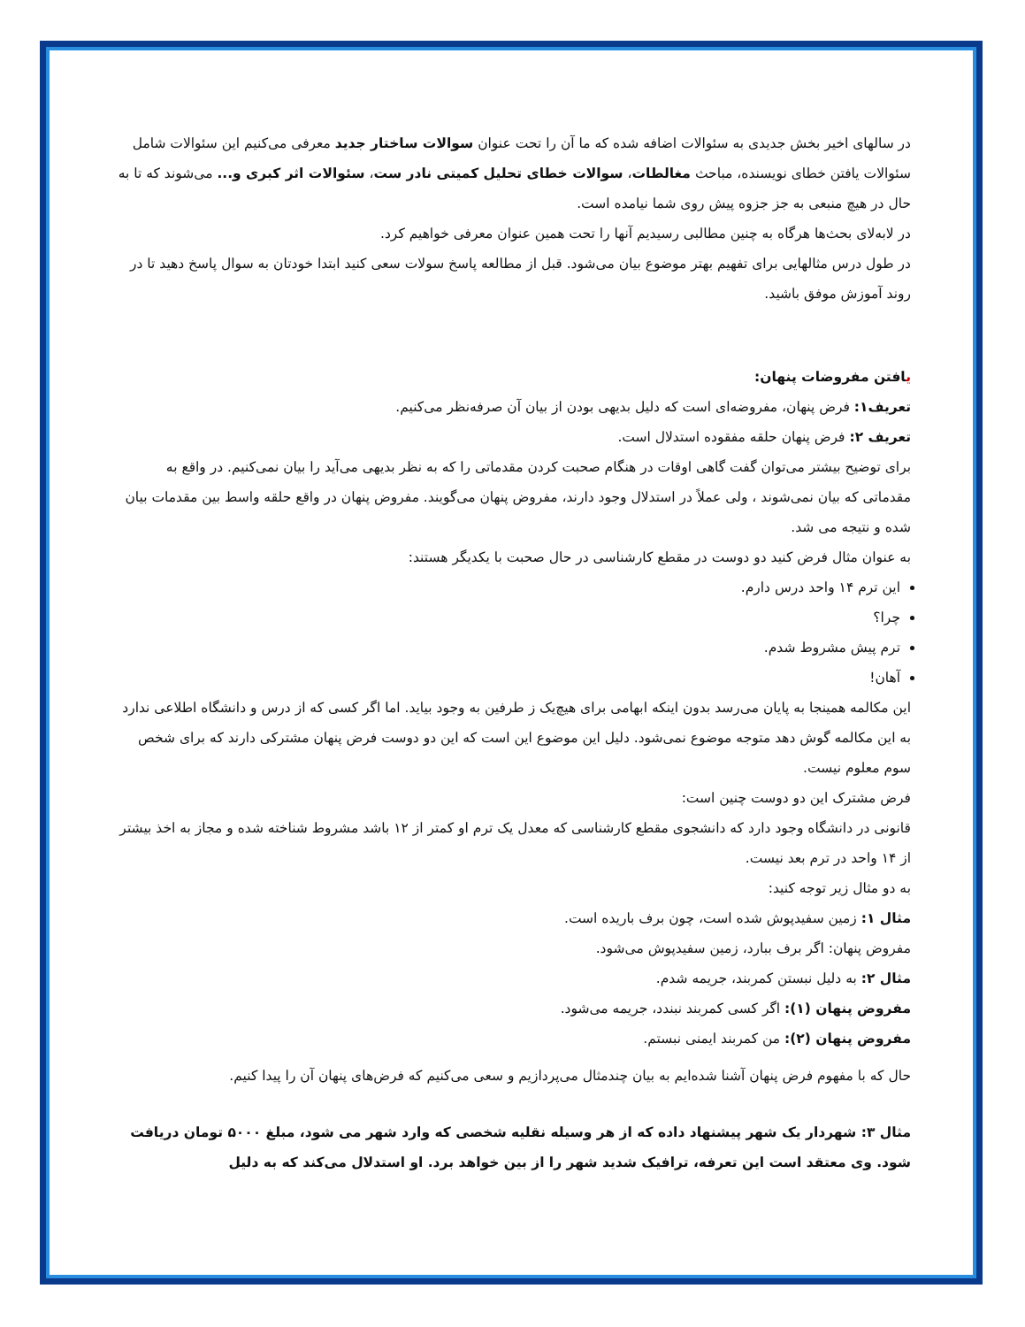در سالهای اخیر بخش جدیدی به سئوالات اضافه شده که ما آن را تحت عنوان سوالات ساختار جدید معرفی می‌کنیم این سئوالات شامل سئوالات یافتن خطای نویسنده، مباحث مغالطات، سوالات خطای تحلیل کمیتی نادر ست، سئوالات اثر کبری و... می‌شوند که تا به حال در هیچ منبعی به جز جزوه پیش روی شما نیامده است.
در لابه‌لای بحث‌ها هرگاه به چنین مطالبی رسیدیم آنها را تحت همین عنوان معرفی خواهیم کرد.
در طول درس مثالهایی برای تفهیم بهتر موضوع بیان می‌شود. قبل از مطالعه پاسخ سولات سعی کنید ابتدا خودتان به سوال پاسخ دهید تا در روند آموزش موفق باشید.
یافتن مفروضات پنهان:
تعریف۱: فرض پنهان، مفروضه‌ای است که دلیل بدیهی بودن از بیان آن صرفه‌نظر می‌کنیم.
تعریف ۲: فرض پنهان حلقه مفقوده استدلال است.
برای توضیح بیشتر می‌توان گفت گاهی اوقات در هنگام صحبت کردن مقدماتی را که به نظر بدیهی می‌آید را بیان نمی‌کنیم. در واقع به مقدماتی که بیان نمی‌شوند ، ولی عملاً در استدلال وجود دارند، مفروض پنهان می‌گویند. مفروض پنهان در واقع حلقه واسط بین مقدمات بیان شده و نتیجه می شد.
به عنوان مثال فرض کنید دو دوست در مقطع کارشناسی در حال صحبت با یکدیگر هستند:
این ترم ۱۴ واحد درس دارم.
چرا؟
ترم پیش مشروط شدم.
آهان!
این مکالمه همینجا به پایان می‌رسد بدون اینکه ابهامی برای هیچ‌یک ز طرفین به وجود بیاید. اما اگر کسی که از درس و دانشگاه اطلاعی ندارد به این مکالمه گوش دهد متوجه موضوع نمی‌شود. دلیل این موضوع این است که این دو دوست فرض پنهان مشترکی دارند که برای شخص سوم معلوم نیست.
فرض مشترک این دو دوست چنین است:
قانونی در دانشگاه وجود دارد که دانشجوی مقطع کارشناسی که معدل یک ترم او کمتر از ۱۲ باشد مشروط شناخته شده و مجاز به اخذ بیشتر از ۱۴ واحد در ترم بعد نیست.
به دو مثال زیر توجه کنید:
مثال ۱: زمین سفیدپوش شده است، چون برف باریده است.
مفروض پنهان: اگر برف ببارد، زمین سفیدپوش می‌شود.
مثال ۲: به دلیل نبستن کمربند، جریمه شدم.
مفروض پنهان (۱): اگر کسی کمربند نبندد، جریمه می‌شود.
مفروض پنهان (۲): من کمربند ایمنی نبستم.
حال که با مفهوم فرض پنهان آشنا شده‌ایم به بیان چندمثال می‌پردازیم و سعی می‌کنیم که فرض‌های پنهان آن را پیدا کنیم.
مثال ۳: شهردار یک شهر پیشنهاد داده که از هر وسیله نقلیه شخصی که وارد شهر می شود، مبلغ ۵۰۰۰ تومان دریافت شود. وی معتقد است این تعرفه، ترافیک شدید شهر را از بین خواهد برد. او استدلال می‌کند که به دلیل